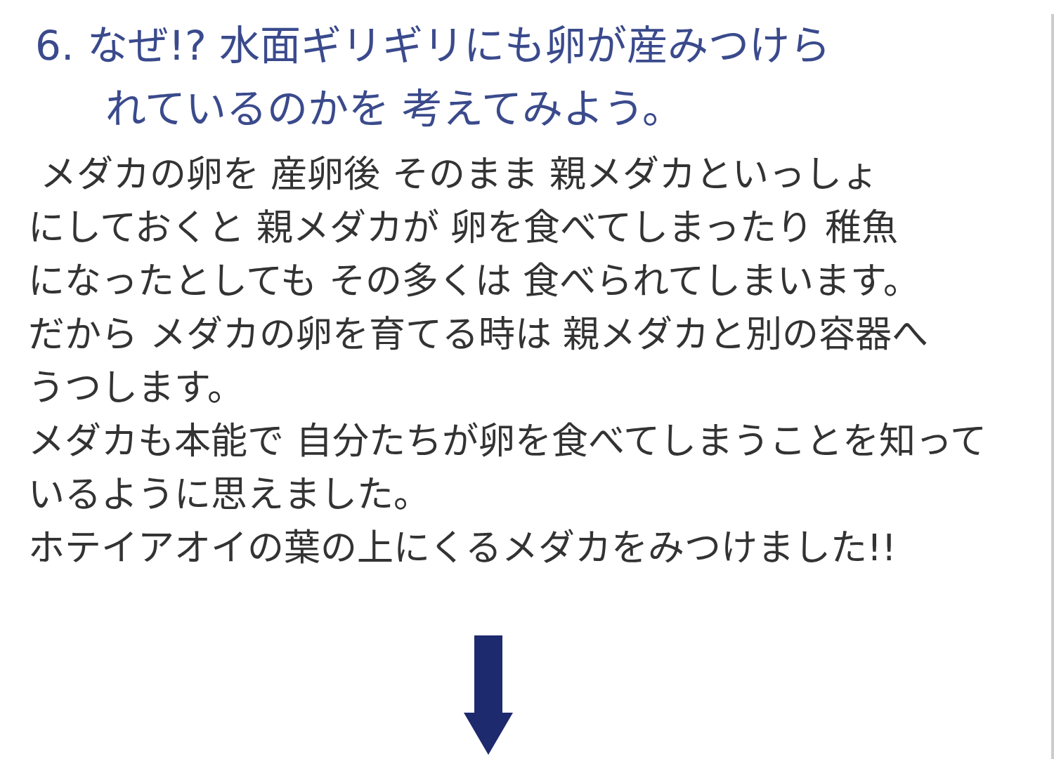6. なぜ!? 水面ギリギリにも卵が産みつけら
れているのかを 考えてみよう。
メダカの卵を 産卵後 そのまま 親メダカといっしょ
にしておくと 親メダカが 卵を食べてしまったり 稚魚
になったとしても その多くは 食べられてしまいます。
だから メダカの卵を育てる時は 親メダカと別の容器へ
うつします。
メダカも本能で 自分たちが卵を食べてしまうことを知って
いるように思えました。
ホテイアオイの葉の上にくるメダカをみつけました!!